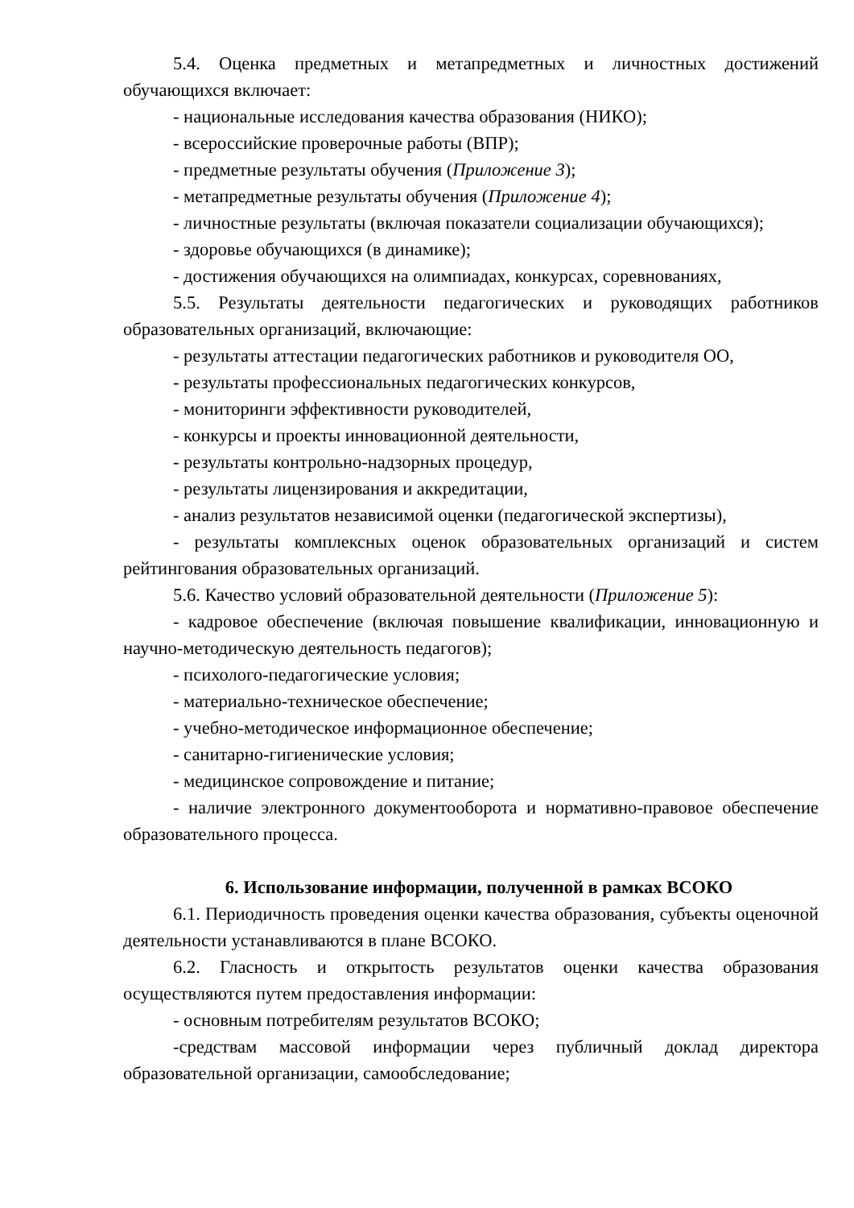5.4. Оценка предметных и метапредметных и личностных достижений обучающихся включает:
- национальные исследования качества образования (НИКО);
- всероссийские проверочные работы (ВПР);
- предметные результаты обучения (Приложение 3);
- метапредметные результаты обучения (Приложение 4);
- личностные результаты (включая показатели социализации обучающихся);
- здоровье обучающихся (в динамике);
- достижения обучающихся на олимпиадах, конкурсах, соревнованиях,
5.5. Результаты деятельности педагогических и руководящих работников образовательных организаций, включающие:
- результаты аттестации педагогических работников и руководителя ОО,
- результаты профессиональных педагогических конкурсов,
- мониторинги эффективности руководителей,
- конкурсы и проекты инновационной деятельности,
- результаты контрольно-надзорных процедур,
- результаты лицензирования и аккредитации,
- анализ результатов независимой оценки (педагогической экспертизы),
- результаты комплексных оценок образовательных организаций и систем рейтингования образовательных организаций.
5.6. Качество условий образовательной деятельности (Приложение 5):
- кадровое обеспечение (включая повышение квалификации, инновационную и научно-методическую деятельность педагогов);
- психолого-педагогические условия;
- материально-техническое обеспечение;
- учебно-методическое информационное обеспечение;
- санитарно-гигиенические условия;
- медицинское сопровождение и питание;
- наличие электронного документооборота и нормативно-правовое обеспечение образовательного процесса.
6. Использование информации, полученной в рамках ВСОКО
6.1. Периодичность проведения оценки качества образования, субъекты оценочной деятельности устанавливаются в плане ВСОКО.
6.2. Гласность и открытость результатов оценки качества образования осуществляются путем предоставления информации:
- основным потребителям результатов ВСОКО;
-средствам массовой информации через публичный доклад директора образовательной организации, самообследование;